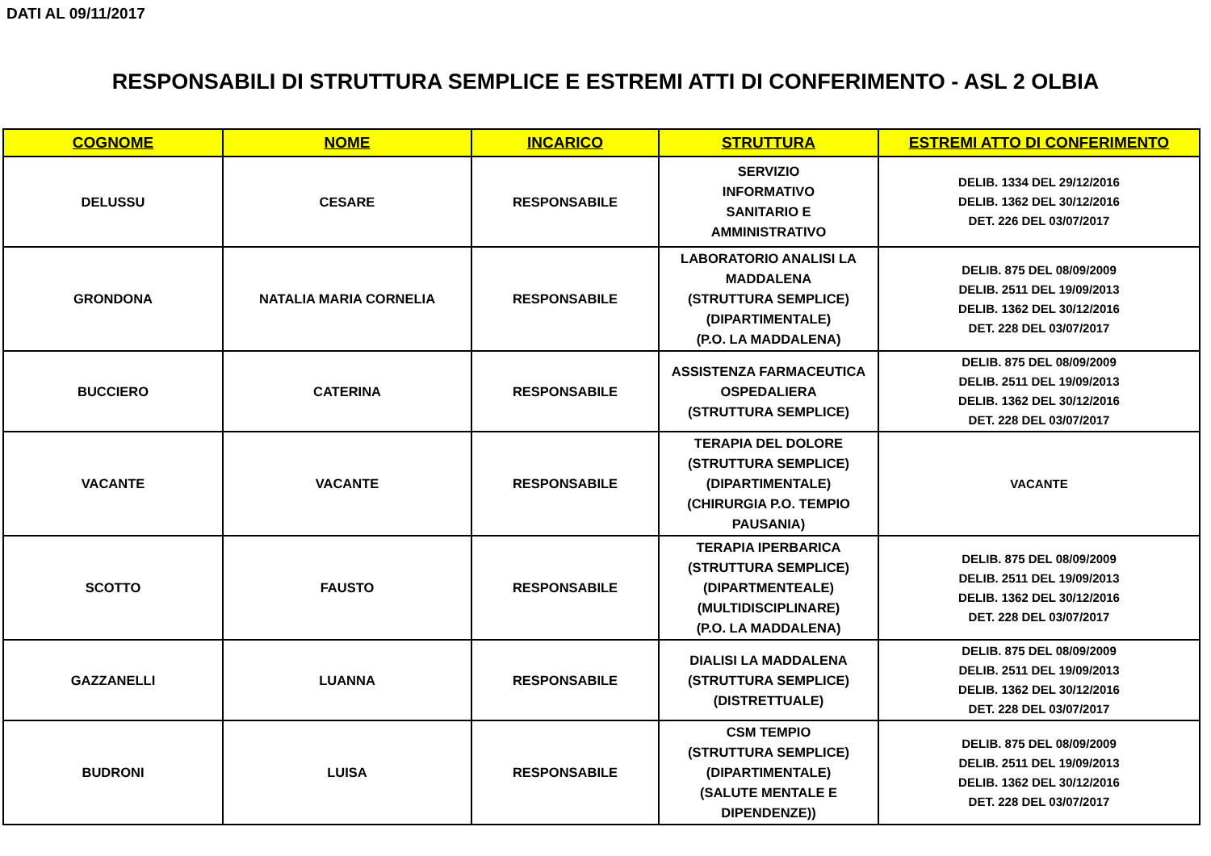DATI AL 09/11/2017
RESPONSABILI DI STRUTTURA SEMPLICE E ESTREMI ATTI DI CONFERIMENTO - ASL 2 OLBIA
| COGNOME | NOME | INCARICO | STRUTTURA | ESTREMI ATTO DI CONFERIMENTO |
| --- | --- | --- | --- | --- |
| DELUSSU | CESARE | RESPONSABILE | SERVIZIO INFORMATIVO SANITARIO E AMMINISTRATIVO | DELIB. 1334 DEL 29/12/2016 DELIB. 1362 DEL 30/12/2016 DET. 226 DEL 03/07/2017 |
| GRONDONA | NATALIA MARIA CORNELIA | RESPONSABILE | LABORATORIO ANALISI LA MADDALENA (STRUTTURA SEMPLICE) (DIPARTIMENTALE) (P.O. LA MADDALENA) | DELIB. 875 DEL 08/09/2009 DELIB. 2511 DEL 19/09/2013 DELIB. 1362 DEL 30/12/2016 DET. 228 DEL 03/07/2017 |
| BUCCIERO | CATERINA | RESPONSABILE | ASSISTENZA FARMACEUTICA OSPEDALIERA (STRUTTURA SEMPLICE) | DELIB. 875 DEL 08/09/2009 DELIB. 2511 DEL 19/09/2013 DELIB. 1362 DEL 30/12/2016 DET. 228 DEL 03/07/2017 |
| VACANTE | VACANTE | RESPONSABILE | TERAPIA DEL DOLORE (STRUTTURA SEMPLICE) (DIPARTIMENTALE) (CHIRURGIA P.O. TEMPIO PAUSANIA) | VACANTE |
| SCOTTO | FAUSTO | RESPONSABILE | TERAPIA IPERBARICA (STRUTTURA SEMPLICE) (DIPARTMENTEALE) (MULTIDISCIPLINARE) (P.O. LA MADDALENA) | DELIB. 875 DEL 08/09/2009 DELIB. 2511 DEL 19/09/2013 DELIB. 1362 DEL 30/12/2016 DET. 228 DEL 03/07/2017 |
| GAZZANELLI | LUANNA | RESPONSABILE | DIALISI LA MADDALENA (STRUTTURA SEMPLICE) (DISTRETTUALE) | DELIB. 875 DEL 08/09/2009 DELIB. 2511 DEL 19/09/2013 DELIB. 1362 DEL 30/12/2016 DET. 228 DEL 03/07/2017 |
| BUDRONI | LUISA | RESPONSABILE | CSM TEMPIO (STRUTTURA SEMPLICE) (DIPARTIMENTALE) (SALUTE MENTALE E DIPENDENZE)) | DELIB. 875 DEL 08/09/2009 DELIB. 2511 DEL 19/09/2013 DELIB. 1362 DEL 30/12/2016 DET. 228 DEL 03/07/2017 |